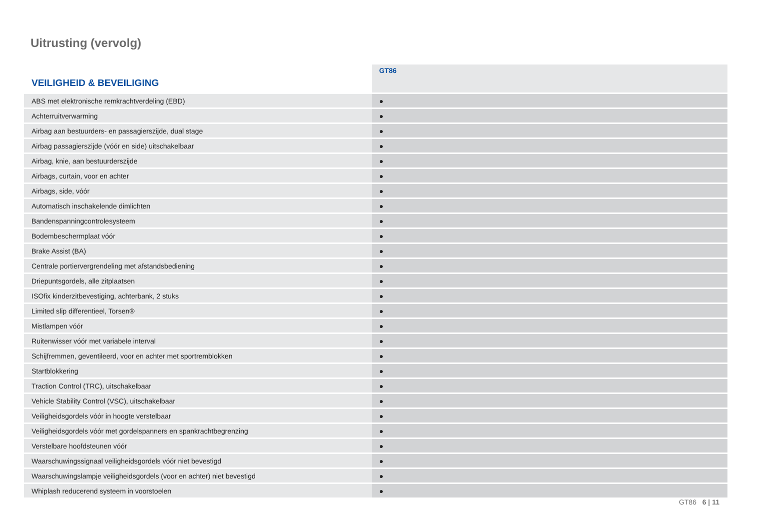Uitrusting (vervolg)
| VEILIGHEID & BEVEILIGING | GT86 |
| --- | --- |
| ABS met elektronische remkrachtverdeling (EBD) | ● |
| Achterruitverwarming | ● |
| Airbag aan bestuurders- en passagierszijde, dual stage | ● |
| Airbag passagierszijde (vóór en side) uitschakelbaar | ● |
| Airbag, knie, aan bestuurderszijde | ● |
| Airbags, curtain, voor en achter | ● |
| Airbags, side, vóór | ● |
| Automatisch inschakelende dimlichten | ● |
| Bandenspanningcontrolesysteem | ● |
| Bodembeschermplaat vóór | ● |
| Brake Assist (BA) | ● |
| Centrale portiervergrendeling met afstandsbediening | ● |
| Driepuntsgordels, alle zitplaatsen | ● |
| ISOfix kinderzitbevestiging, achterbank, 2 stuks | ● |
| Limited slip differentieel, Torsen® | ● |
| Mistlampen vóór | ● |
| Ruitenwisser vóór met variabele interval | ● |
| Schijfremmen, geventileerd, voor en achter met sportremblokken | ● |
| Startblokkering | ● |
| Traction Control (TRC), uitschakelbaar | ● |
| Vehicle Stability Control (VSC), uitschakelbaar | ● |
| Veiligheidsgordels vóór in hoogte verstelbaar | ● |
| Veiligheidsgordels vóór met gordelspanners en spankrachtbegrenzing | ● |
| Verstelbare hoofdsteunen vóór | ● |
| Waarschuwingssignaal veiligheidsgordels vóór niet bevestigd | ● |
| Waarschuwingslampje veiligheidsgordels (voor en achter) niet bevestigd | ● |
| Whiplash reducerend systeem in voorstoelen | ● |
GT86 6 | 11